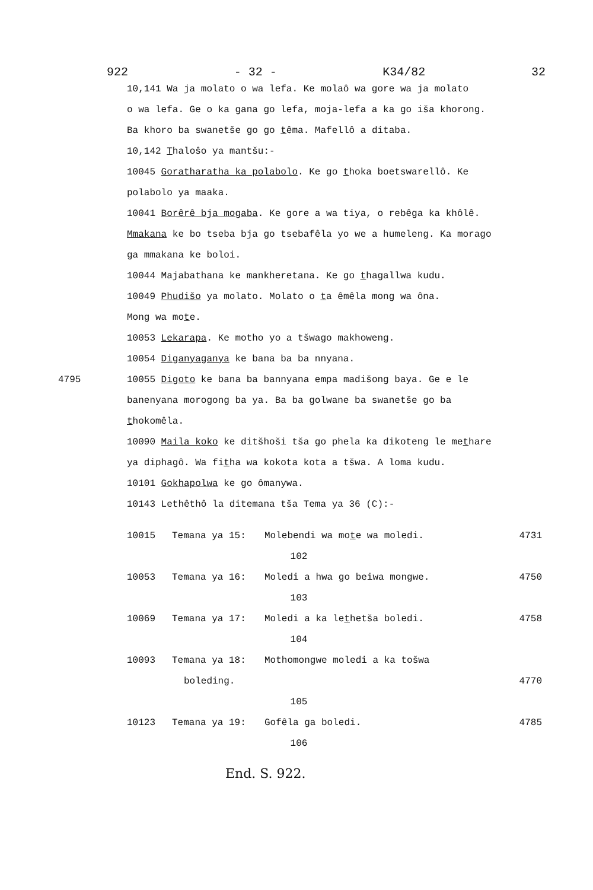922 - 32 - K34/82 32
10,141 Wa ja molato o wa lefa. Ke molaô wa gore wa ja molato
o wa lefa. Ge o ka gana go lefa, moja-lefa a ka go iša khorong.
Ba khoro ba swanetše go go têma. Mafellô a ditaba.
10,142 Thaloŝo ya mantšu:-
10045 Goratharatha ka polabolo. Ke go thoka boetswarellô. Ke
polabolo ya maaka.
10041 Borêrê bja mogaba. Ke gore a wa tiya, o rebêga ka khôlê.
Mmakana ke bo tseba bja go tsebafêla yo we a humeleng. Ka morago
ga mmakana ke boloi.
10044 Majabathana ke mankheretana. Ke go thagallwa kudu.
10049 Phudišo ya molato. Molato o ta êmêla mong wa ôna.
Mong wa mote.
10053 Lekarapa. Ke motho yo a tšwago makhoweng.
10054 Diganyaganya ke bana ba ba nnyana.
4795 10055 Digoto ke bana ba bannyana empa madišong baya. Ge e le
banenyana morogong ba ya. Ba ba golwane ba swanetše go ba
thokomêla.
10090 Maila koko ke ditšhoši tša go phela ka dikoteng le methare
ya diphagô. Wa fitha wa kokota kota a tšwa. A loma kudu.
10101 Gokhapolwa ke go ômanywa.
10143 Lethêthô la ditemana tša Tema ya 36 (C):-
10015 Temana ya 15: Molebendi wa mote wa moledi. 4731
102
10053 Temana ya 16: Moledi a hwa go beiwa mongwe. 4750
103
10069 Temana ya 17: Moledi a ka lethetša boledi. 4758
104
10093 Temana ya 18: Mothomongwe moledi a ka tošwa
boleding. 4770
105
10123 Temana ya 19: Gofêla ga boledi. 4785
106
End. S. 922.